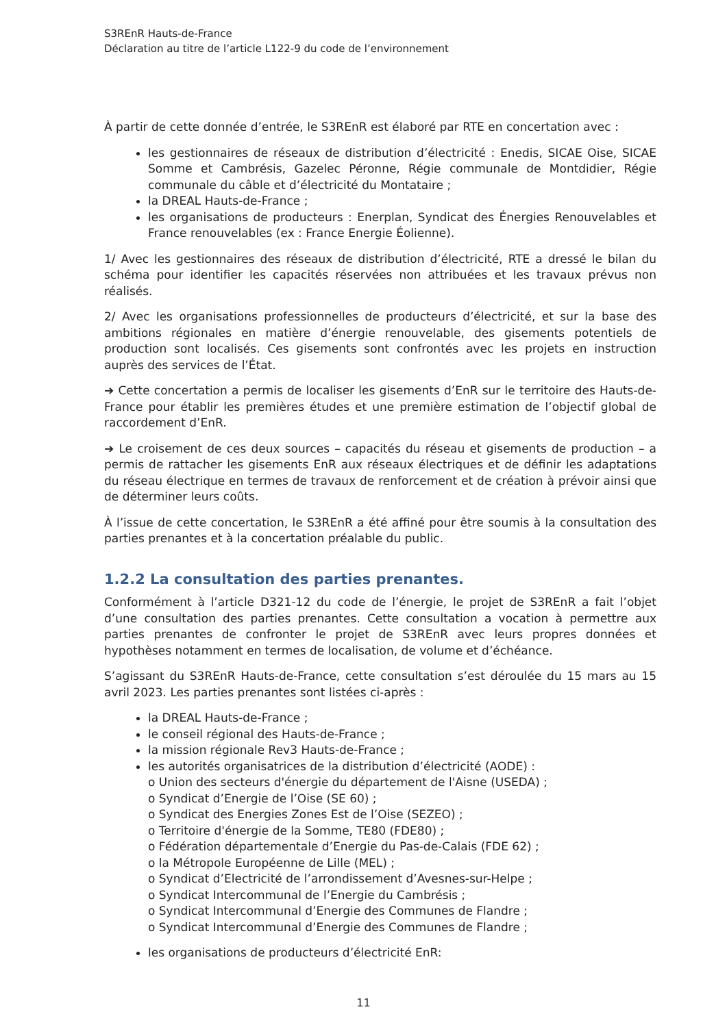S3REnR Hauts-de-France
Déclaration au titre de l’article L122-9 du code de l’environnement
À partir de cette donnée d’entrée, le S3REnR est élaboré par RTE en concertation avec :
les gestionnaires de réseaux de distribution d’électricité : Enedis, SICAE Oise, SICAE Somme et Cambrésis, Gazelec Péronne, Régie communale de Montdidier, Régie communale du câble et d’électricité du Montataire ;
la DREAL Hauts-de-France ;
les organisations de producteurs : Enerplan, Syndicat des Énergies Renouvelables et France renouvelables (ex : France Energie Éolienne).
1/ Avec les gestionnaires des réseaux de distribution d’électricité, RTE a dressé le bilan du schéma pour identifier les capacités réservées non attribuées et les travaux prévus non réalisés.
2/ Avec les organisations professionnelles de producteurs d’électricité, et sur la base des ambitions régionales en matière d’énergie renouvelable, des gisements potentiels de production sont localisés. Ces gisements sont confrontés avec les projets en instruction auprès des services de l’État.
➔ Cette concertation a permis de localiser les gisements d’EnR sur le territoire des Hauts-de-France pour établir les premières études et une première estimation de l’objectif global de raccordement d’EnR.
➔ Le croisement de ces deux sources – capacités du réseau et gisements de production – a permis de rattacher les gisements EnR aux réseaux électriques et de définir les adaptations du réseau électrique en termes de travaux de renforcement et de création à prévoir ainsi que de déterminer leurs coûts.
À l’issue de cette concertation, le S3REnR a été affiné pour être soumis à la consultation des parties prenantes et à la concertation préalable du public.
1.2.2 La consultation des parties prenantes.
Conformément à l’article D321-12 du code de l’énergie, le projet de S3REnR a fait l’objet d’une consultation des parties prenantes. Cette consultation a vocation à permettre aux parties prenantes de confronter le projet de S3REnR avec leurs propres données et hypothèses notamment en termes de localisation, de volume et d’échéance.
S’agissant du S3REnR Hauts-de-France, cette consultation s’est déroulée du 15 mars au 15 avril 2023. Les parties prenantes sont listées ci-après :
la DREAL Hauts-de-France ;
le conseil régional des Hauts-de-France ;
la mission régionale Rev3 Hauts-de-France ;
les autorités organisatrices de la distribution d’électricité (AODE) :
o Union des secteurs d'énergie du département de l'Aisne (USEDA) ;
o Syndicat d’Energie de l’Oise (SE 60) ;
o Syndicat des Energies Zones Est de l’Oise (SEZEO) ;
o Territoire d'énergie de la Somme, TE80 (FDE80) ;
o Fédération départementale d’Energie du Pas-de-Calais (FDE 62) ;
o la Métropole Européenne de Lille (MEL) ;
o Syndicat d’Electricité de l’arrondissement d’Avesnes-sur-Helpe ;
o Syndicat Intercommunal de l’Energie du Cambrésis ;
o Syndicat Intercommunal d’Energie des Communes de Flandre ;
o Syndicat Intercommunal d’Energie des Communes de Flandre ;
les organisations de producteurs d’électricité EnR:
11